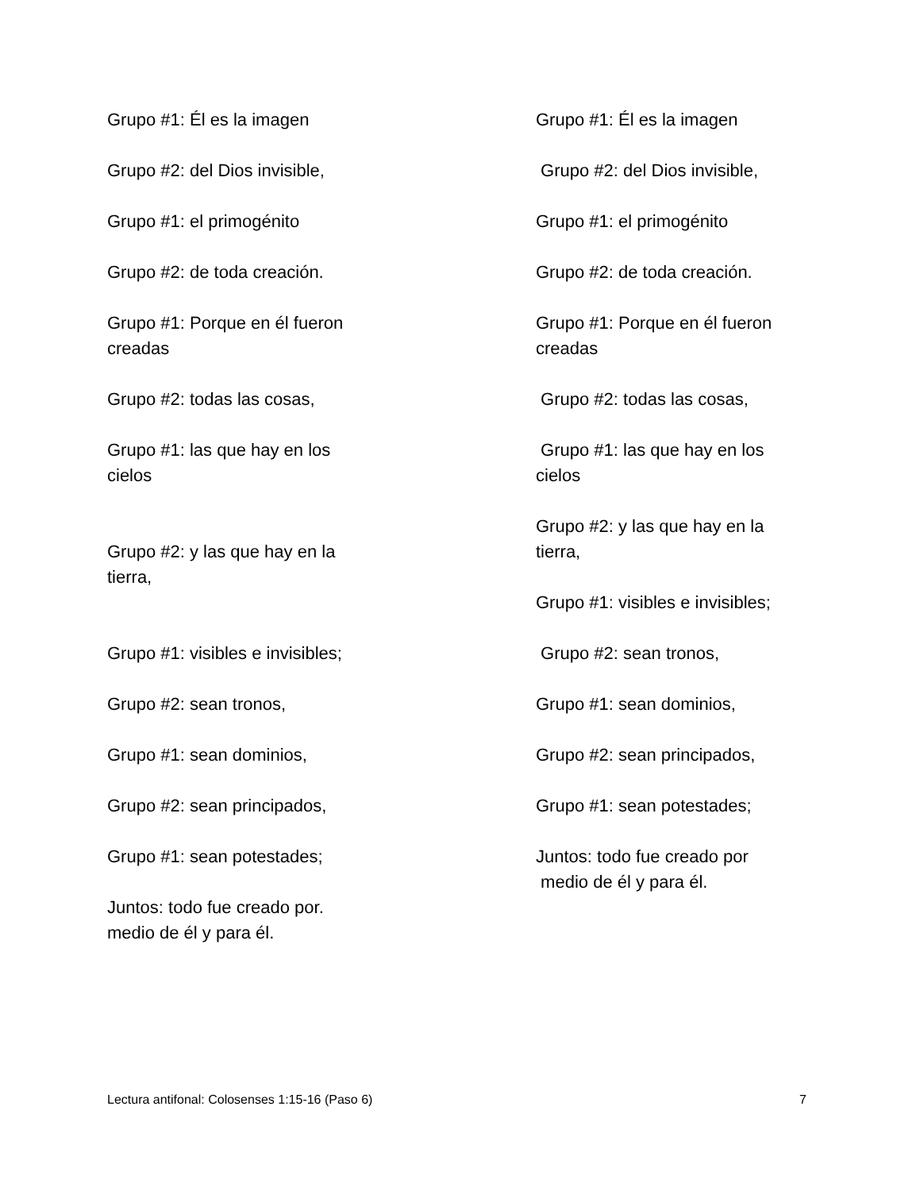Grupo #1: Él es la imagen
Grupo #2: del Dios invisible,
Grupo #1: el primogénito
Grupo #2: de toda creación.
Grupo #1: Porque en él fueron
creadas
Grupo #2: todas las cosas,
Grupo #1: las que hay en los cielos
Grupo #2: y las que hay en la tierra,
Grupo #1: visibles e invisibles;
Grupo #2: sean tronos,
Grupo #1: sean dominios,
Grupo #2: sean principados,
Grupo #1: sean potestades;
Juntos: todo fue creado por.
medio de él y para él.
Grupo #1: Él es la imagen
Grupo #2: del Dios invisible,
Grupo #1: el primogénito
Grupo #2: de toda creación.
Grupo #1: Porque en él fueron
creadas
Grupo #2: todas las cosas,
Grupo #1: las que hay en los
cielos
Grupo #2: y las que hay en la
tierra,
Grupo #1: visibles e invisibles;
Grupo #2: sean tronos,
Grupo #1: sean dominios,
Grupo #2: sean principados,
Grupo #1: sean potestades;
Juntos: todo fue creado por
medio de él y para él.
Lectura antifonal: Colosenses 1:15-16 (Paso 6) 7